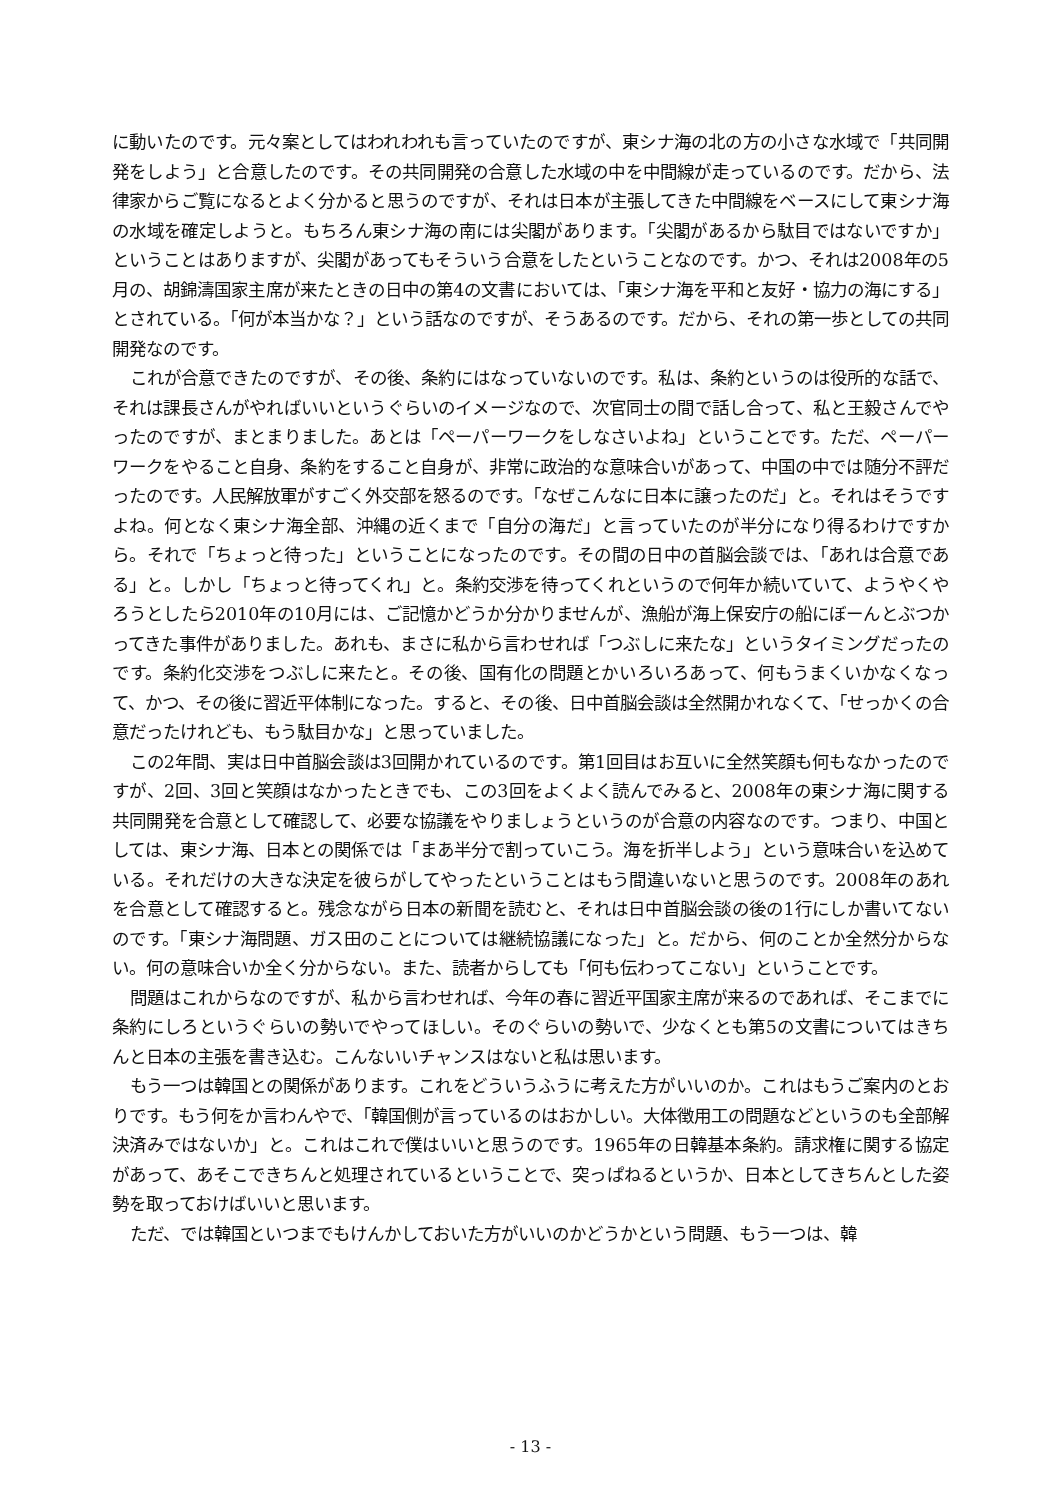に動いたのです。元々案としてはわれわれも言っていたのですが、東シナ海の北の方の小さな水域で「共同開発をしよう」と合意したのです。その共同開発の合意した水域の中を中間線が走っているのです。だから、法律家からご覧になるとよく分かると思うのですが、それは日本が主張してきた中間線をベースにして東シナ海の水域を確定しようと。もちろん東シナ海の南には尖閣があります。「尖閣があるから駄目ではないですか」ということはありますが、尖閣があってもそういう合意をしたということなのです。かつ、それは2008年の5月の、胡錦濤国家主席が来たときの日中の第4の文書においては、「東シナ海を平和と友好・協力の海にする」とされている。「何が本当かな？」という話なのですが、そうあるのです。だから、それの第一歩としての共同開発なのです。
これが合意できたのですが、その後、条約にはなっていないのです。私は、条約というのは役所的な話で、それは課長さんがやればいいというぐらいのイメージなので、次官同士の間で話し合って、私と王毅さんでやったのですが、まとまりました。あとは「ペーパーワークをしなさいよね」ということです。ただ、ペーパーワークをやること自身、条約をすること自身が、非常に政治的な意味合いがあって、中国の中では随分不評だったのです。人民解放軍がすごく外交部を怒るのです。「なぜこんなに日本に譲ったのだ」と。それはそうですよね。何となく東シナ海全部、沖縄の近くまで「自分の海だ」と言っていたのが半分になり得るわけですから。それで「ちょっと待った」ということになったのです。その間の日中の首脳会談では、「あれは合意である」と。しかし「ちょっと待ってくれ」と。条約交渉を待ってくれというので何年か続いていて、ようやくやろうとしたら2010年の10月には、ご記憶かどうか分かりませんが、漁船が海上保安庁の船にぼーんとぶつかってきた事件がありました。あれも、まさに私から言わせれば「つぶしに来たな」というタイミングだったのです。条約化交渉をつぶしに来たと。その後、国有化の問題とかいろいろあって、何もうまくいかなくなって、かつ、その後に習近平体制になった。すると、その後、日中首脳会談は全然開かれなくて、「せっかくの合意だったけれども、もう駄目かな」と思っていました。
この2年間、実は日中首脳会談は3回開かれているのです。第1回目はお互いに全然笑顔も何もなかったのですが、2回、3回と笑顔はなかったときでも、この3回をよくよく読んでみると、2008年の東シナ海に関する共同開発を合意として確認して、必要な協議をやりましょうというのが合意の内容なのです。つまり、中国としては、東シナ海、日本との関係では「まあ半分で割っていこう。海を折半しよう」という意味合いを込めている。それだけの大きな決定を彼らがしてやったということはもう間違いないと思うのです。2008年のあれを合意として確認すると。残念ながら日本の新聞を読むと、それは日中首脳会談の後の1行にしか書いてないのです。「東シナ海問題、ガス田のことについては継続協議になった」と。だから、何のことか全然分からない。何の意味合いか全く分からない。また、読者からしても「何も伝わってこない」ということです。
問題はこれからなのですが、私から言わせれば、今年の春に習近平国家主席が来るのであれば、そこまでに条約にしろというぐらいの勢いでやってほしい。そのぐらいの勢いで、少なくとも第5の文書についてはきちんと日本の主張を書き込む。こんないいチャンスはないと私は思います。
もう一つは韓国との関係があります。これをどういうふうに考えた方がいいのか。これはもうご案内のとおりです。もう何をか言わんやで、「韓国側が言っているのはおかしい。大体徴用工の問題などというのも全部解決済みではないか」と。これはこれで僕はいいと思うのです。1965年の日韓基本条約。請求権に関する協定があって、あそこできちんと処理されているということで、突っぱねるというか、日本としてきちんとした姿勢を取っておけばいいと思います。
ただ、では韓国といつまでもけんかしておいた方がいいのかどうかという問題、もう一つは、韓
- 13 -